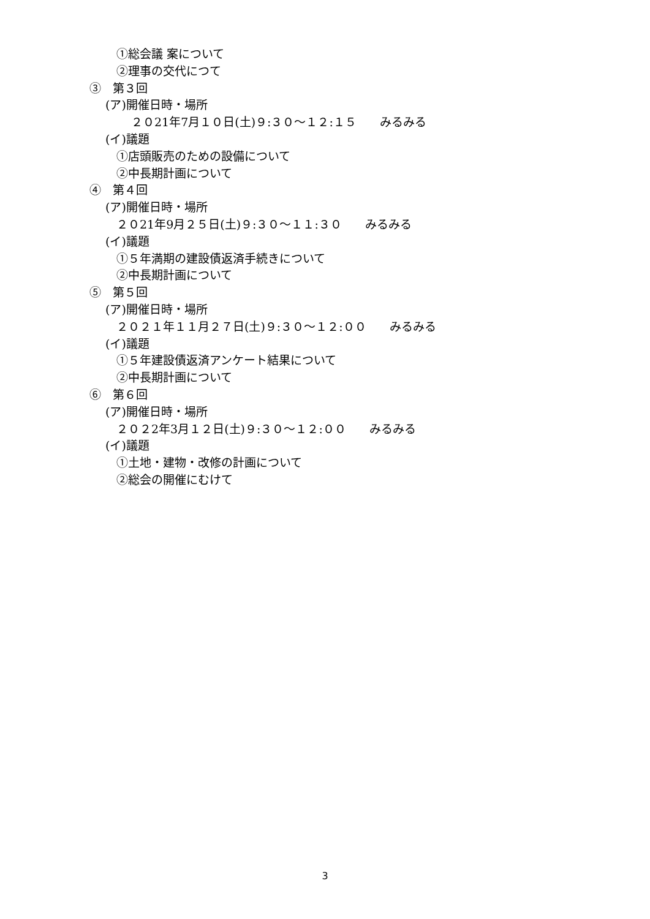①総会議 案について
②理事の交代につて
③　第３回
(ア)開催日時・場所
２０21年7月１０日(土)９:３０～１２:１５　　みるみる
(イ)議題
①店頭販売のための設備について
②中長期計画について
④　第４回
(ア)開催日時・場所
２０21年9月２５日(土)９:３０～１１:３０　　みるみる
(イ)議題
①５年満期の建設債返済手続きについて
②中長期計画について
⑤　第５回
(ア)開催日時・場所
２０２１年１１月２７日(土)９:３０～１２:００　　みるみる
(イ)議題
①５年建設債返済アンケート結果について
②中長期計画について
⑥　第６回
(ア)開催日時・場所
２０２2年3月１２日(土)９:３０～１２:００　　みるみる
(イ)議題
①土地・建物・改修の計画について
②総会の開催にむけて
3